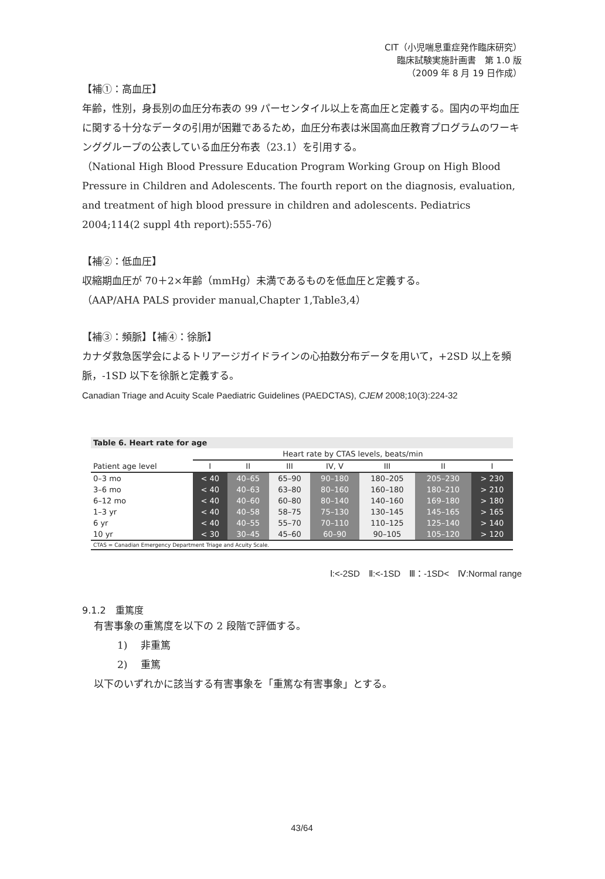CIT（小児喘息重症発作臨床研究）
臨床試験実施計画書　第 1.0 版
（2009 年 8 月 19 日作成）
【補①：高血圧】
年齢，性別，身長別の血圧分布表の 99 パーセンタイル以上を高血圧と定義する。国内の平均血圧に関する十分なデータの引用が困難であるため，血圧分布表は米国高血圧教育プログラムのワーキンググループの公表している血圧分布表（23.1）を引用する。
（National High Blood Pressure Education Program Working Group on High Blood Pressure in Children and Adolescents. The fourth report on the diagnosis, evaluation, and treatment of high blood pressure in children and adolescents. Pediatrics 2004;114(2 suppl 4th report):555-76）
【補②：低血圧】
収縮期血圧が 70＋2×年齢（mmHg）未満であるものを低血圧と定義する。
（AAP/AHA PALS provider manual,Chapter 1,Table3,4）
【補③：頻脈】【補④：徐脈】
カナダ救急医学会によるトリアージガイドラインの心拍数分布データを用いて，+2SD 以上を頻脈，-1SD 以下を徐脈と定義する。
Canadian Triage and Acuity Scale Paediatric Guidelines (PAEDCTAS), CJEM 2008;10(3):224-32
| Table 6. Heart rate for age | | | | | | | |
| | Heart rate by CTAS levels, beats/min | | | | | | |
| Patient age level | I | II | III | IV, V | III | II | I |
| 0–3 mo | < 40 | 40–65 | 65–90 | 90–180 | 180–205 | 205–230 | > 230 |
| 3–6 mo | < 40 | 40–63 | 63–80 | 80–160 | 160–180 | 180–210 | > 210 |
| 6–12 mo | < 40 | 40–60 | 60–80 | 80–140 | 140–160 | 169–180 | > 180 |
| 1–3 yr | < 40 | 40–58 | 58–75 | 75–130 | 130–145 | 145–165 | > 165 |
| 6 yr | < 40 | 40–55 | 55–70 | 70–110 | 110–125 | 125–140 | > 140 |
| 10 yr | < 30 | 30–45 | 45–60 | 60–90 | 90–105 | 105–120 | > 120 |
| CTAS = Canadian Emergency Department Triage and Acuity Scale. | | | | | | | |
Ⅰ:<-2SD　Ⅱ:<-1SD　Ⅲ：-1SD<　Ⅳ:Normal range
9.1.2　重篤度
有害事象の重篤度を以下の 2 段階で評価する。
1)　 非重篤
2)　 重篤
以下のいずれかに該当する有害事象を「重篤な有害事象」とする。
43/64